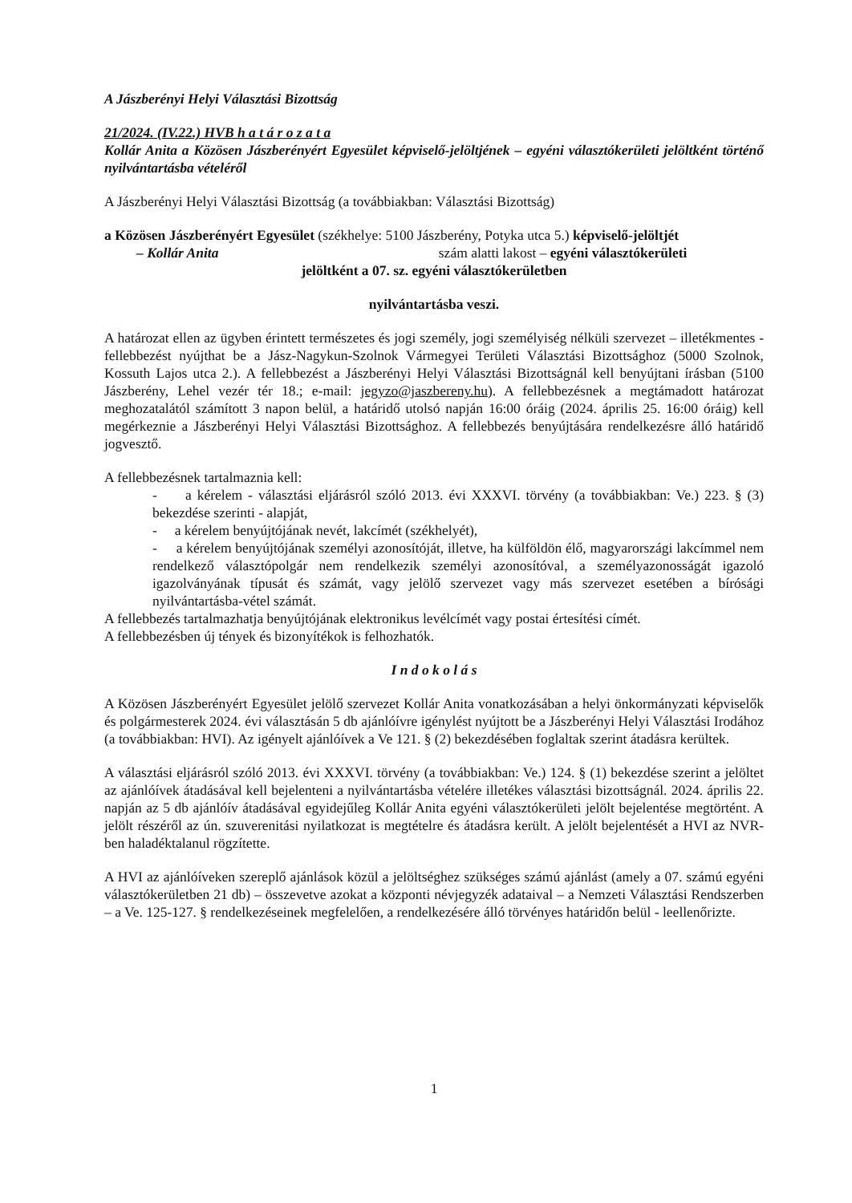A Jászberényi Helyi Választási Bizottság
21/2024. (IV.22.) HVB h a t á r o z a t a
Kollár Anita a Közösen Jászberényért Egyesület képviselő-jelöltjének – egyéni választókerületi jelöltként történő nyilvántartásba vételéről
A Jászberényi Helyi Választási Bizottság (a továbbiakban: Választási Bizottság)
a Közösen Jászberényért Egyesület (székhelye: 5100 Jászberény, Potyka utca 5.) képviselő-jelöltjét
– Kollár Anita szám alatti lakost – egyéni választókerületi
jelöltként a 07. sz. egyéni választókerületben
nyilvántartásba veszi.
A határozat ellen az ügyben érintett természetes és jogi személy, jogi személyiség nélküli szervezet – illetékmentes - fellebbezést nyújthat be a Jász-Nagykun-Szolnok Vármegyei Területi Választási Bizottsághoz (5000 Szolnok, Kossuth Lajos utca 2.). A fellebbezést a Jászberényi Helyi Választási Bizottságnál kell benyújtani írásban (5100 Jászberény, Lehel vezér tér 18.; e-mail: jegyzo@jaszbereny.hu). A fellebbezésnek a megtámadott határozat meghozatalától számított 3 napon belül, a határidő utolsó napján 16:00 óráig (2024. április 25. 16:00 óráig) kell megérkeznie a Jászberényi Helyi Választási Bizottsághoz. A fellebbezés benyújtására rendelkezésre álló határidő jogvesztő.
A fellebbezésnek tartalmaznia kell:
- a kérelem - választási eljárásról szóló 2013. évi XXXVI. törvény (a továbbiakban: Ve.) 223. § (3) bekezdése szerinti - alapját,
- a kérelem benyújtójának nevét, lakcímét (székhelyét),
- a kérelem benyújtójának személyi azonosítóját, illetve, ha külföldön élő, magyarországi lakcímmel nem rendelkező választópolgár nem rendelkezik személyi azonosítóval, a személyazonosságát igazoló igazolványának típusát és számát, vagy jelölő szervezet vagy más szervezet esetében a bírósági nyilvántartásba-vétel számát.
A fellebbezés tartalmazhatja benyújtójának elektronikus levélcímét vagy postai értesítési címét.
A fellebbezésben új tények és bizonyítékok is felhozhatók.
I n d o k o l á s
A Közösen Jászberényért Egyesület jelölő szervezet Kollár Anita vonatkozásában a helyi önkormányzati képviselők és polgármesterek 2024. évi választásán 5 db ajánlóívre igénylést nyújtott be a Jászberényi Helyi Választási Irodához (a továbbiakban: HVI). Az igényelt ajánlóívek a Ve 121. § (2) bekezdésében foglaltak szerint átadásra kerültek.
A választási eljárásról szóló 2013. évi XXXVI. törvény (a továbbiakban: Ve.) 124. § (1) bekezdése szerint a jelöltet az ajánlóívek átadásával kell bejelenteni a nyilvántartásba vételére illetékes választási bizottságnál. 2024. április 22. napján az 5 db ajánlóív átadásával egyidejűleg Kollár Anita egyéni választókerületi jelölt bejelentése megtörtént. A jelölt részéről az ún. szuverenitási nyilatkozat is megtételre és átadásra került. A jelölt bejelentését a HVI az NVR-ben haladéktalanul rögzítette.
A HVI az ajánlóíveken szereplő ajánlások közül a jelöltséghez szükséges számú ajánlást (amely a 07. számú egyéni választókerületben 21 db) – összevetve azokat a központi névjegyzék adataival – a Nemzeti Választási Rendszerben – a Ve. 125-127. § rendelkezéseinek megfelelően, a rendelkezésére álló törvényes határidőn belül - leellenőrizte.
1